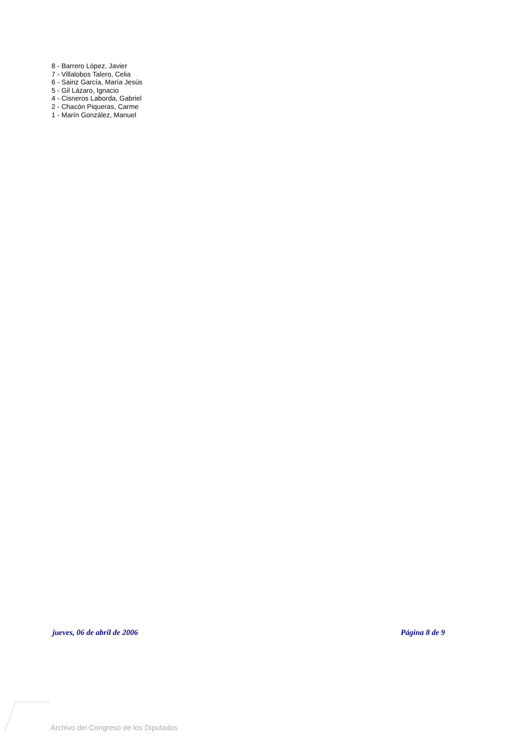8 - Barrero López, Javier
7 - Villalobos Talero, Celia
6 - Sainz García, María Jesús
5 - Gil Lázaro, Ignacio
4 - Cisneros Laborda, Gabriel
2 - Chacón Piqueras, Carme
1 - Marín González, Manuel
jueves, 06 de abril de 2006 Página 8 de 9
Archivo del Congreso de los Diputados